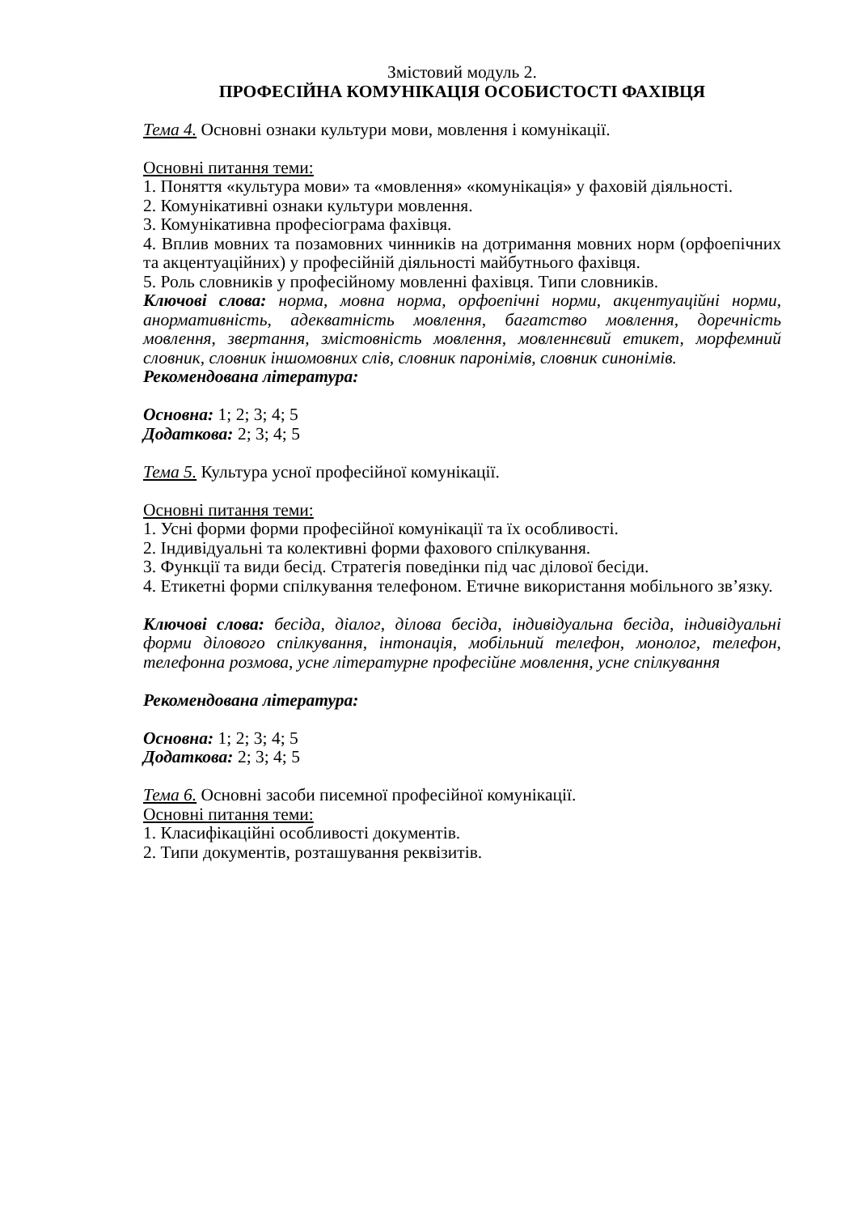Змістовий модуль 2.
ПРОФЕСІЙНА КОМУНІКАЦІЯ ОСОБИСТОСТІ ФАХІВЦЯ
Тема 4. Основні ознаки культури мови, мовлення і комунікації.
Основні питання теми:
1. Поняття «культура мови» та «мовлення» «комунікація» у фаховій діяльності.
2. Комунікативні ознаки культури мовлення.
3. Комунікативна професіограма фахівця.
4. Вплив мовних та позамовних чинників на дотримання мовних норм (орфоепічних та акцентуаційних) у професійній діяльності майбутнього фахівця.
5. Роль словників у професійному мовленні фахівця. Типи словників.
Ключові слова: норма, мовна норма, орфоепічні норми, акцентуаційні норми, анормативність, адекватність мовлення, багатство мовлення, доречність мовлення, звертання, змістовність мовлення, мовленнєвий етикет, морфемний словник, словник іншомовних слів, словник паронімів, словник синонімів.
Рекомендована література:
Основна: 1; 2; 3; 4; 5
Додаткова: 2; 3; 4; 5
Тема 5. Культура усної професійної комунікації.
Основні питання теми:
1. Усні форми форми професійної комунікації та їх особливості.
2. Індивідуальні та колективні форми фахового спілкування.
3. Функції та види бесід. Стратегія поведінки під час ділової бесіди.
4. Етикетні форми спілкування телефоном. Етичне використання мобільного зв’язку.
Ключові слова: бесіда, діалог, ділова бесіда, індивідуальна бесіда, індивідуальні форми ділового спілкування, інтонація, мобільний телефон, монолог, телефон, телефонна розмова, усне літературне професійне мовлення, усне спілкування
Рекомендована література:
Основна: 1; 2; 3; 4; 5
Додаткова: 2; 3; 4; 5
Тема 6. Основні засоби писемної професійної комунікації.
Основні питання теми:
1. Класифікаційні особливості документів.
2. Типи документів, розташування реквізитів.